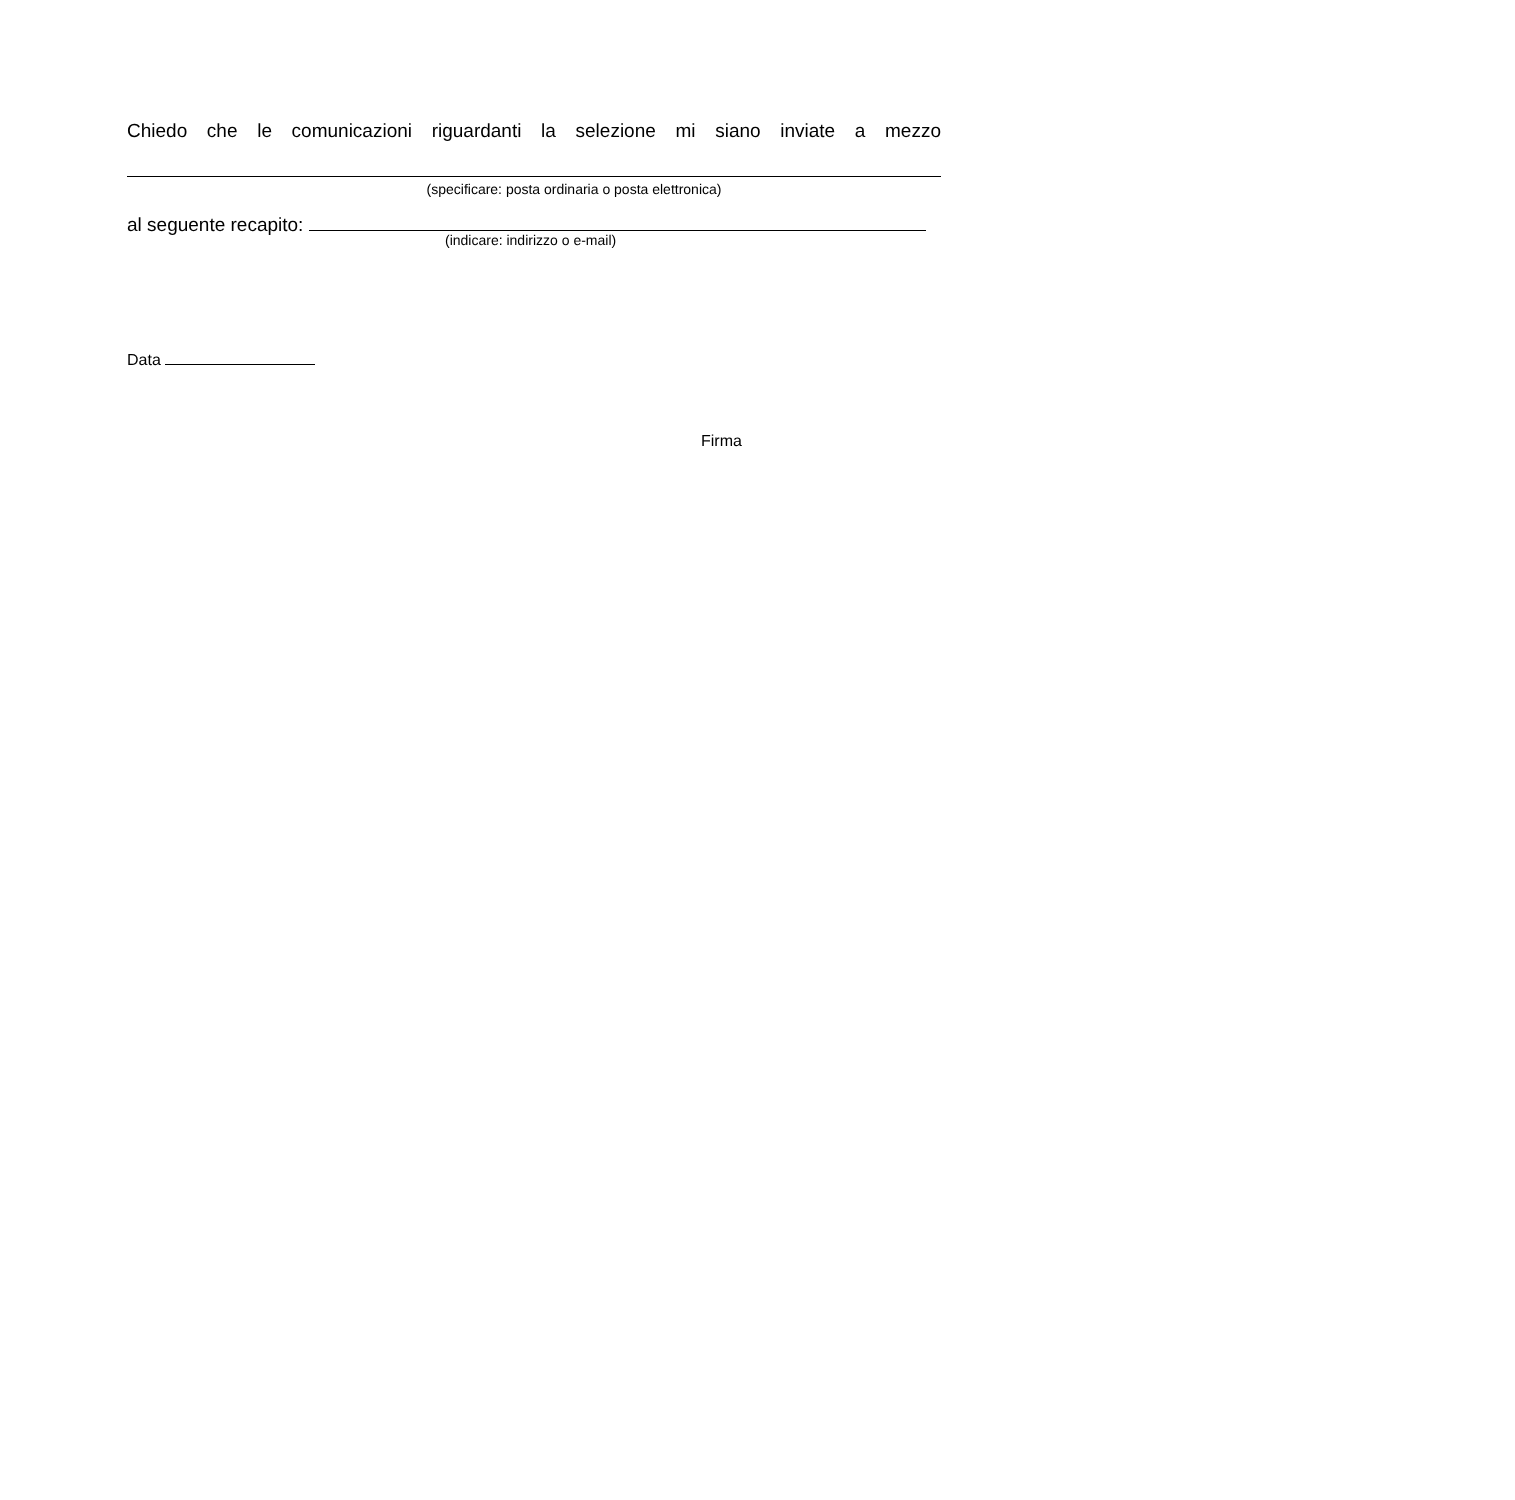Chiedo che le comunicazioni riguardanti la selezione mi siano inviate a mezzo
(specificare: posta ordinaria o posta elettronica)
al seguente recapito:
(indicare: indirizzo o e-mail)
Data
Firma